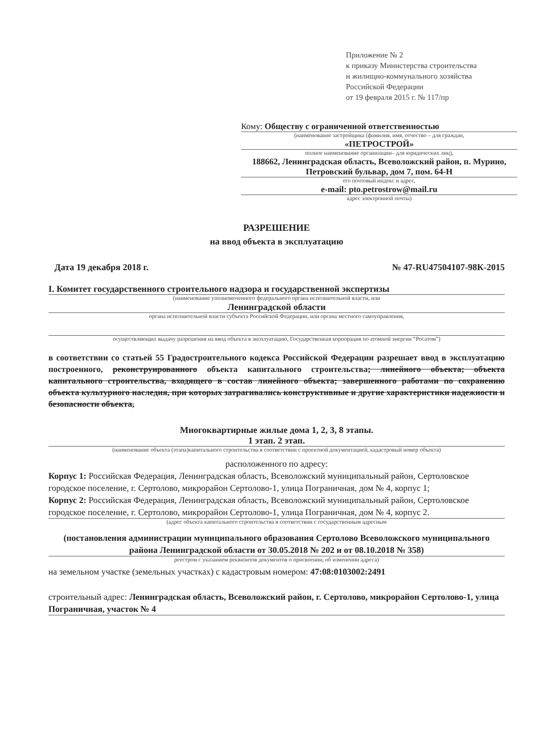Приложение № 2
к приказу Министерства строительства
и жилищно-коммунального хозяйства
Российской Федерации
от 19 февраля 2015 г. № 117/пр
Кому: Обществу с ограниченной ответственностью
(наименование застройщика (фамилия, имя, отчество – для граждан,
«ПЕТРОСТРОЙ»
полное наименование организации– для юридических лиц),
188662, Ленинградская область, Всеволожский район, п. Мурино, Петровский бульвар, дом 7, пом. 64-Н
его почтовый индекс и адрес,
e-mail: pto.petrostrow@mail.ru
адрес электронной почты)
РАЗРЕШЕНИЕ
на ввод объекта в эксплуатацию
Дата 19 декабря 2018 г. № 47-RU47504107-98К-2015
I. Комитет государственного строительного надзора и государственной экспертизы
(наименование уполномоченного федерального органа исполнительной власти, или
Ленинградской области
органа исполнительной власти субъекта Российской Федерации, или органа местного самоуправления,
осуществляющих выдачу разрешения на ввод объекта в эксплуатацию, Государственная корпорация по атомной энергии “Росатом”)
в соответствии со статьей 55 Градостроительного кодекса Российской Федерации разрешает ввод в эксплуатацию построенного, реконструированного объекта капитального строительства; линейного объекта; объекта капитального строительства, входящего в состав линейного объекта; завершенного работами по сохранению объекта культурного наследия, при которых затрагивались конструктивные и другие характеристики надежности и безопасности объекта,
Многоквартирные жилые дома 1, 2, 3, 8 этапы.
1 этап. 2 этап.
(наименование объекта (этапа)капитального строительства в соответствии с проектной документацией, кадастровый номер объекта)
расположенного по адресу:
Корпус 1: Российская Федерация, Ленинградская область, Всеволожский муниципальный район, Сертоловское городское поселение, г. Сертолово, микрорайон Сертолово-1, улица Пограничная, дом № 4, корпус 1;
Корпус 2: Российская Федерация, Ленинградская область, Всеволожский муниципальный район, Сертоловское городское поселение, г. Сертолово, микрорайон Сертолово-1, улица Пограничная, дом № 4, корпус 2.
(адрес объекта капитального строительства в соответствии с государственным адресным
(постановления администрации муниципального образования Сертолово Всеволожского муниципального района Ленинградской области от 30.05.2018 № 202 и от 08.10.2018 № 358)
реестром с указанием реквизитов документов о присвоении, об изменении адреса)
на земельном участке (земельных участках) с кадастровым номером: 47:08:0103002:2491
строительный адрес: Ленинградская область, Всеволожский район, г. Сертолово, микрорайон Сертолово-1, улица Пограничная, участок № 4